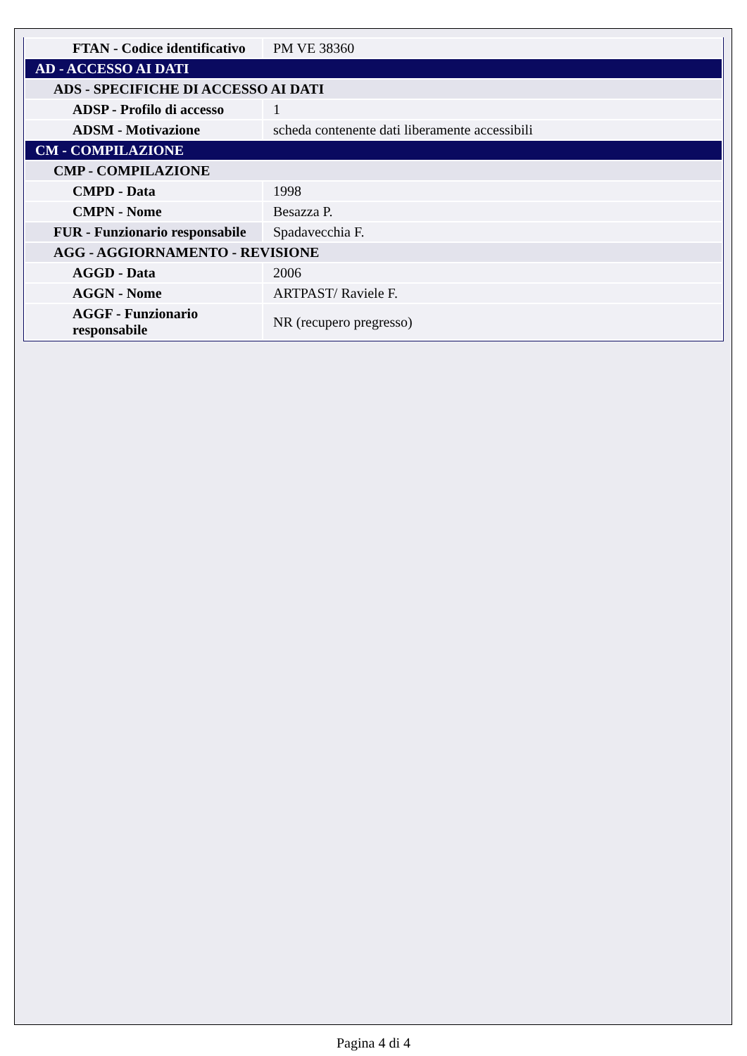| FTAN - Codice identificativo | PM VE 38360 |
| AD - ACCESSO AI DATI | |
| ADS - SPECIFICHE DI ACCESSO AI DATI | |
| ADSP - Profilo di accesso | 1 |
| ADSM - Motivazione | scheda contenente dati liberamente accessibili |
| CM - COMPILAZIONE | |
| CMP - COMPILAZIONE | |
| CMPD - Data | 1998 |
| CMPN - Nome | Besazza P. |
| FUR - Funzionario responsabile | Spadavecchia F. |
| AGG - AGGIORNAMENTO - REVISIONE | |
| AGGD - Data | 2006 |
| AGGN - Nome | ARTPAST/ Raviele F. |
| AGGF - Funzionario responsabile | NR (recupero pregresso) |
Pagina 4 di 4